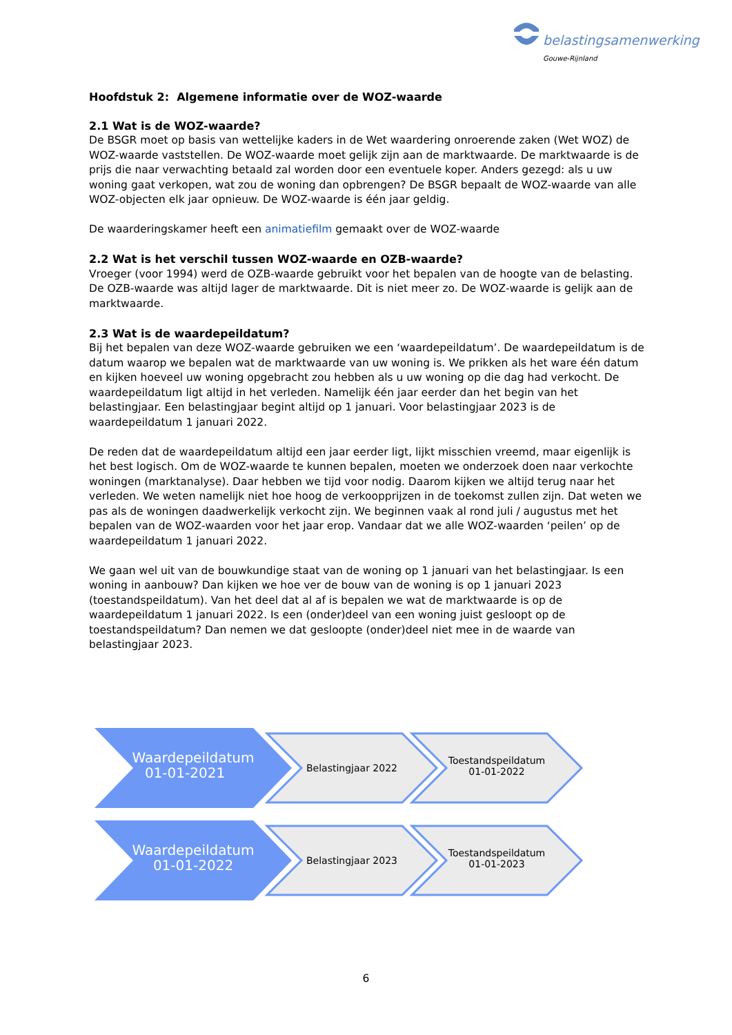belastingsamenwerking
Gouwe-Rijnland
Hoofdstuk 2: Algemene informatie over de WOZ-waarde
2.1 Wat is de WOZ-waarde?
De BSGR moet op basis van wettelijke kaders in de Wet waardering onroerende zaken (Wet WOZ) de WOZ-waarde vaststellen. De WOZ-waarde moet gelijk zijn aan de marktwaarde. De marktwaarde is de prijs die naar verwachting betaald zal worden door een eventuele koper. Anders gezegd: als u uw woning gaat verkopen, wat zou de woning dan opbrengen? De BSGR bepaalt de WOZ-waarde van alle WOZ-objecten elk jaar opnieuw. De WOZ-waarde is één jaar geldig.
De waarderingskamer heeft een animatiefilm gemaakt over de WOZ-waarde
2.2 Wat is het verschil tussen WOZ-waarde en OZB-waarde?
Vroeger (voor 1994) werd de OZB-waarde gebruikt voor het bepalen van de hoogte van de belasting. De OZB-waarde was altijd lager de marktwaarde. Dit is niet meer zo. De WOZ-waarde is gelijk aan de marktwaarde.
2.3 Wat is de waardepeildatum?
Bij het bepalen van deze WOZ-waarde gebruiken we een ‘waardepeildatum’. De waardepeildatum is de datum waarop we bepalen wat de marktwaarde van uw woning is. We prikken als het ware één datum en kijken hoeveel uw woning opgebracht zou hebben als u uw woning op die dag had verkocht. De waardepeildatum ligt altijd in het verleden. Namelijk één jaar eerder dan het begin van het belastingjaar. Een belastingjaar begint altijd op 1 januari. Voor belastingjaar 2023 is de waardepeildatum 1 januari 2022.
De reden dat de waardepeildatum altijd een jaar eerder ligt, lijkt misschien vreemd, maar eigenlijk is het best logisch. Om de WOZ-waarde te kunnen bepalen, moeten we onderzoek doen naar verkochte woningen (marktanalyse). Daar hebben we tijd voor nodig. Daarom kijken we altijd terug naar het verleden. We weten namelijk niet hoe hoog de verkoopprijzen in de toekomst zullen zijn. Dat weten we pas als de woningen daadwerkelijk verkocht zijn. We beginnen vaak al rond juli / augustus met het bepalen van de WOZ-waarden voor het jaar erop. Vandaar dat we alle WOZ-waarden ‘peilen’ op de waardepeildatum 1 januari 2022.
We gaan wel uit van de bouwkundige staat van de woning op 1 januari van het belastingjaar. Is een woning in aanbouw? Dan kijken we hoe ver de bouw van de woning is op 1 januari 2023 (toestandspeildatum). Van het deel dat al af is bepalen we wat de marktwaarde is op de waardepeildatum 1 januari 2022. Is een (onder)deel van een woning juist gesloopt op de toestandspeildatum? Dan nemen we dat gesloopte (onder)deel niet mee in de waarde van belastingjaar 2023.
Waardepeildatum
01-01-2021
Belastingjaar 2022
Toestandspeildatum
01-01-2022
Waardepeildatum
01-01-2022
Belastingjaar 2023
Toestandspeildatum
01-01-2023
6